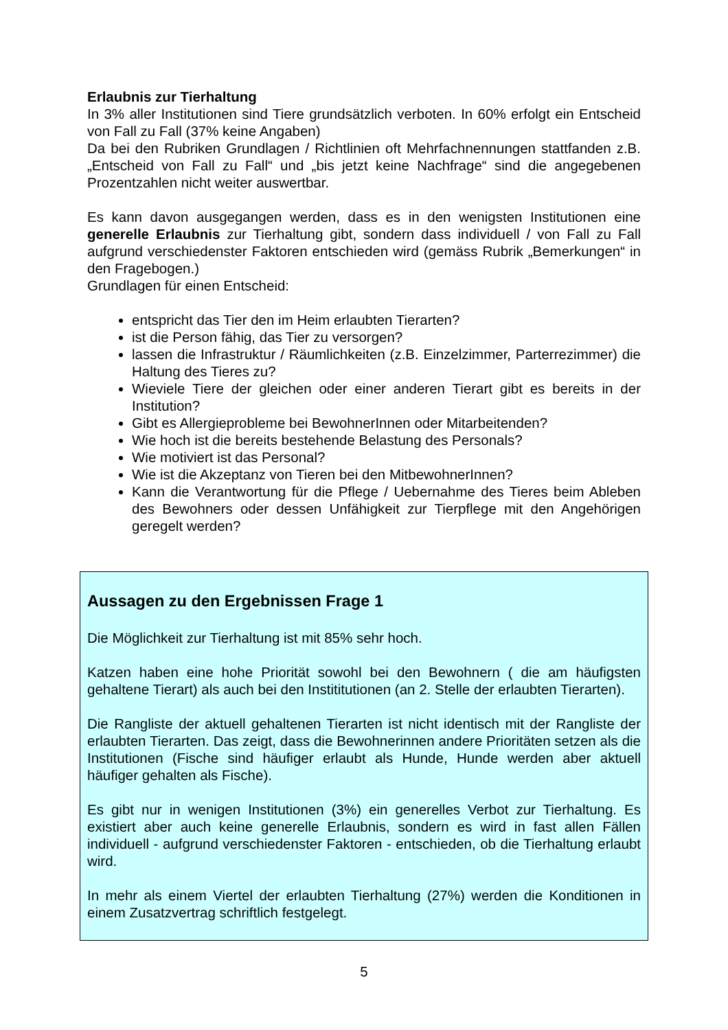Erlaubnis zur Tierhaltung
In 3% aller Institutionen sind Tiere grundsätzlich verboten. In 60% erfolgt ein Entscheid von Fall zu Fall (37% keine Angaben)
Da bei den Rubriken Grundlagen / Richtlinien oft Mehrfachnennungen stattfanden z.B. „Entscheid von Fall zu Fall“ und „bis jetzt keine Nachfrage“ sind die angegebenen Prozentzahlen nicht weiter auswertbar.
Es kann davon ausgegangen werden, dass es in den wenigsten Institutionen eine generelle Erlaubnis zur Tierhaltung gibt, sondern dass individuell / von Fall zu Fall aufgrund verschiedenster Faktoren entschieden wird (gemäss Rubrik „Bemerkungen“ in den Fragebogen.)
Grundlagen für einen Entscheid:
entspricht das Tier den im Heim erlaubten Tierarten?
ist die Person fähig, das Tier zu versorgen?
lassen die Infrastruktur / Räumlichkeiten (z.B. Einzelzimmer, Parterrezimmer) die Haltung des Tieres zu?
Wieviele Tiere der gleichen oder einer anderen Tierart gibt es bereits in der Institution?
Gibt es Allergieprobleme bei BewohnerInnen oder Mitarbeitenden?
Wie hoch ist die bereits bestehende Belastung des Personals?
Wie motiviert ist das Personal?
Wie ist die Akzeptanz von Tieren bei den MitbewohnerInnen?
Kann die Verantwortung für die Pflege / Uebernahme des Tieres beim Ableben des Bewohners oder dessen Unfähigkeit zur Tierpflege mit den Angehörigen geregelt werden?
Aussagen zu den Ergebnissen Frage 1
Die Möglichkeit zur Tierhaltung ist mit 85% sehr hoch.
Katzen haben eine hohe Priorität sowohl bei den Bewohnern ( die am häufigsten gehaltene Tierart) als auch bei den Instititutionen (an 2. Stelle der erlaubten Tierarten).
Die Rangliste der aktuell gehaltenen Tierarten ist nicht identisch mit der Rangliste der erlaubten Tierarten. Das zeigt, dass die Bewohnerinnen andere Prioritäten setzen als die Institutionen (Fische sind häufiger erlaubt als Hunde, Hunde werden aber aktuell häufiger gehalten als Fische).
Es gibt nur in wenigen Institutionen (3%) ein generelles Verbot zur Tierhaltung. Es existiert aber auch keine generelle Erlaubnis, sondern es wird in fast allen Fällen individuell - aufgrund verschiedenster Faktoren - entschieden, ob die Tierhaltung erlaubt wird.
In mehr als einem Viertel der erlaubten Tierhaltung (27%) werden die Konditionen in einem Zusatzvertrag schriftlich festgelegt.
5